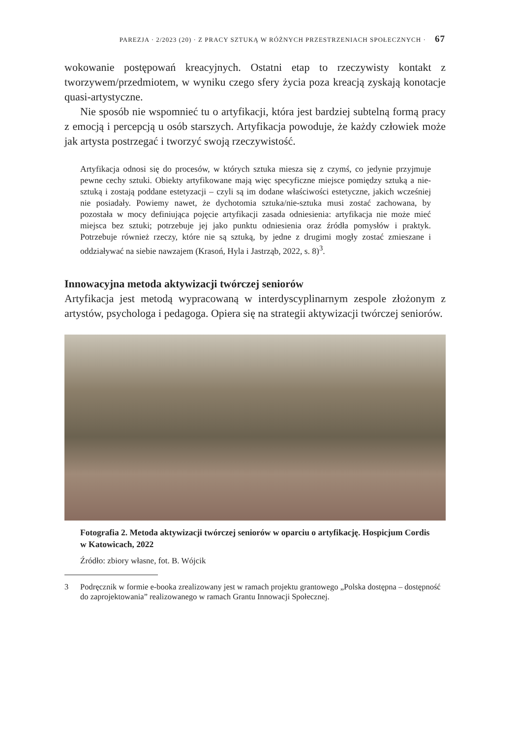PAREZJA · 2/2023 (20) · Z PRACY SZTUKĄ W RÓŻNYCH PRZESTRZENIACH SPOŁECZNYCH · 67
wokowanie postępowań kreacyjnych. Ostatni etap to rzeczywisty kontakt z tworzywem/przedmiotem, w wyniku czego sfery życia poza kreacją zyskają konotacje quasi-artystyczne.
Nie sposób nie wspomnieć tu o artyfikacji, która jest bardziej subtelną formą pracy z emocją i percepcją u osób starszych. Artyfikacja powoduje, że każdy człowiek może jak artysta postrzegać i tworzyć swoją rzeczywistość.
Artyfikacja odnosi się do procesów, w których sztuka miesza się z czymś, co jedynie przyjmuje pewne cechy sztuki. Obiekty artyfikowane mają więc specyficzne miejsce pomiędzy sztuką a nie-sztuką i zostają poddane estetyzacji – czyli są im dodane właściwości estetyczne, jakich wcześniej nie posiadały. Powiemy nawet, że dychotomia sztuka/nie-sztuka musi zostać zachowana, by pozostała w mocy definiująca pojęcie artyfikacji zasada odniesienia: artyfikacja nie może mieć miejsca bez sztuki; potrzebuje jej jako punktu odniesienia oraz źródła pomysłów i praktyk. Potrzebuje również rzeczy, które nie są sztuką, by jedne z drugimi mogły zostać zmieszane i oddziaływać na siebie nawzajem (Krasoń, Hyla i Jastrząb, 2022, s. 8)<sup>3</sup>.
Innowacyjna metoda aktywizacji twórczej seniorów
Artyfikacja jest metodą wypracowaną w interdyscyplinarnym zespole złożonym z artystów, psychologa i pedagoga. Opiera się na strategii aktywizacji twórczej seniorów.
Fotografia 2. Metoda aktywizacji twórczej seniorów w oparciu o artyfikację. Hospicjum Cordis w Katowicach, 2022
Źródło: zbiory własne, fot. B. Wójcik
3 Podręcznik w formie e-booka zrealizowany jest w ramach projektu grantowego „Polska dostępna – dostępność do zaprojektowania” realizowanego w ramach Grantu Innowacji Społecznej.